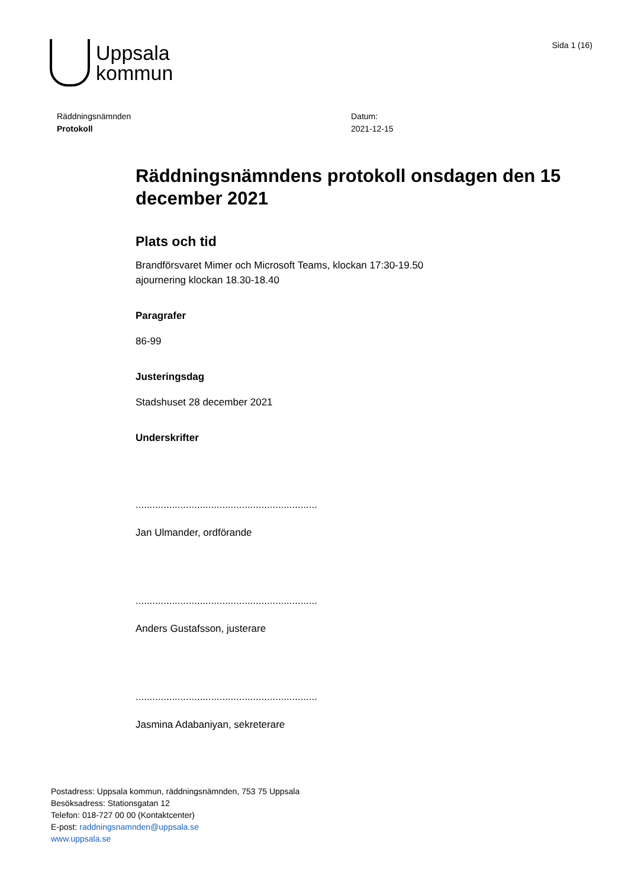Uppsala
kommun
Sida 1 (16)
Räddningsnämnden
Protokoll
Datum:
2021-12-15
Räddningsnämndens protokoll onsdagen den 15 december 2021
Plats och tid
Brandförsvaret Mimer och Microsoft Teams, klockan 17:30-19.50
ajournering klockan 18.30-18.40
Paragrafer
86-99
Justeringsdag
Stadshuset 28 december 2021
Underskrifter
.................................................................
Jan Ulmander, ordförande
.................................................................
Anders Gustafsson, justerare
.................................................................
Jasmina Adabaniyan, sekreterare
Postadress: Uppsala kommun, räddningsnämnden, 753 75 Uppsala
Besöksadress: Stationsgatan 12
Telefon: 018-727 00 00 (Kontaktcenter)
E-post: raddningsnamnden@uppsala.se
www.uppsala.se